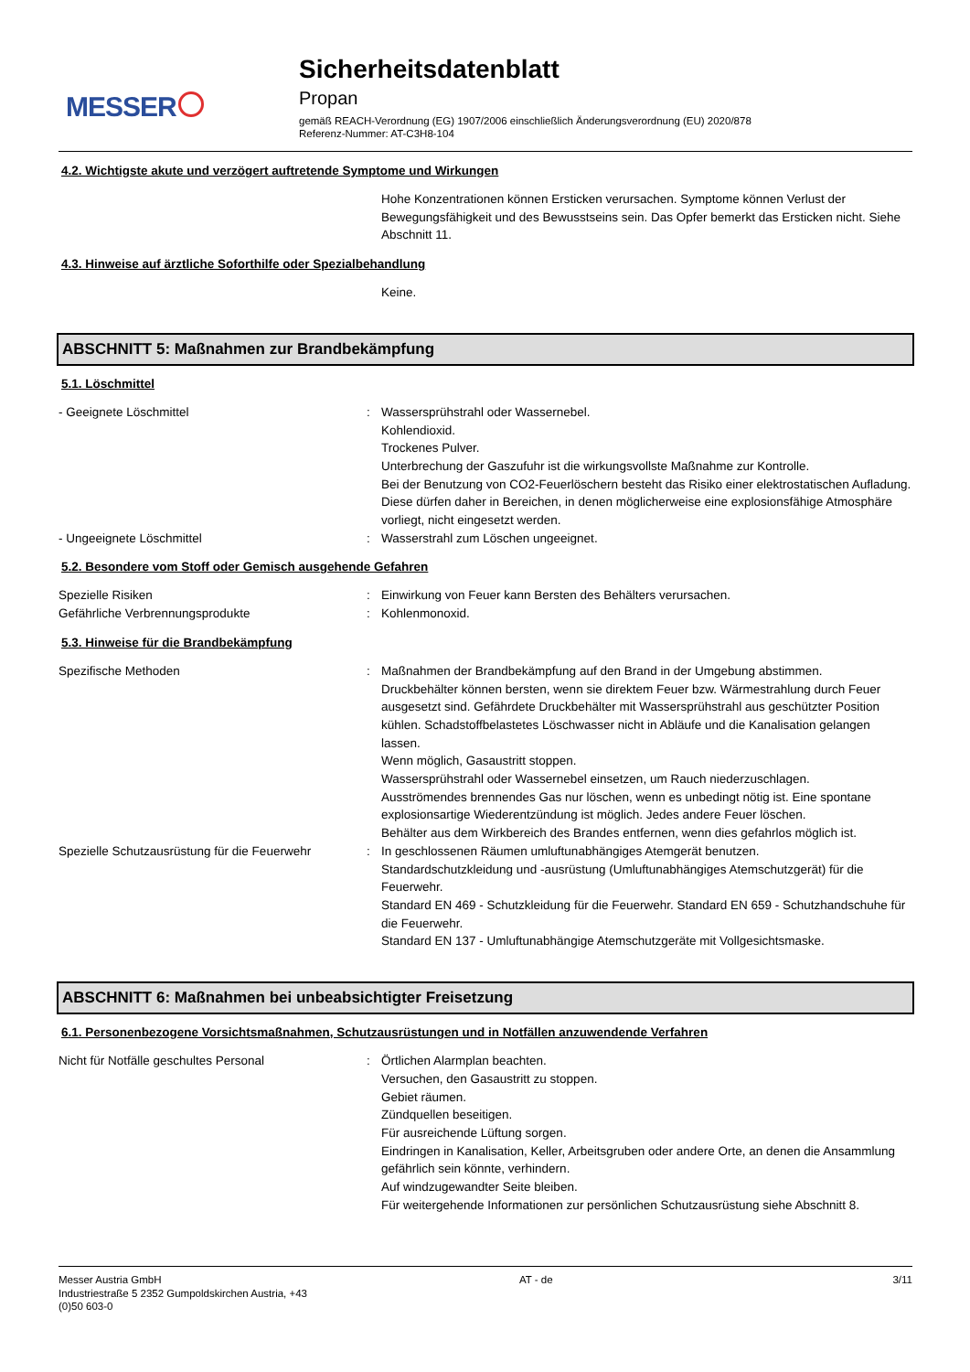MESSER
Sicherheitsdatenblatt
Propan
gemäß REACH-Verordnung (EG) 1907/2006 einschließlich Änderungsverordnung (EU) 2020/878
Referenz-Nummer: AT-C3H8-104
4.2. Wichtigste akute und verzögert auftretende Symptome und Wirkungen
Hohe Konzentrationen können Ersticken verursachen. Symptome können Verlust der Bewegungsfähigkeit und des Bewusstseins sein. Das Opfer bemerkt das Ersticken nicht. Siehe Abschnitt 11.
4.3. Hinweise auf ärztliche Soforthilfe oder Spezialbehandlung
Keine.
ABSCHNITT 5: Maßnahmen zur Brandbekämpfung
5.1. Löschmittel
- Geeignete Löschmittel : Wassersprühstrahl oder Wassernebel.
Kohlendioxid.
Trockenes Pulver.
Unterbrechung der Gaszufuhr ist die wirkungsvollste Maßnahme zur Kontrolle.
Bei der Benutzung von CO2-Feuerlöschern besteht das Risiko einer elektrostatischen Aufladung. Diese dürfen daher in Bereichen, in denen möglicherweise eine explosionsfähige Atmosphäre vorliegt, nicht eingesetzt werden.
- Ungeeignete Löschmittel : Wasserstrahl zum Löschen ungeeignet.
5.2. Besondere vom Stoff oder Gemisch ausgehende Gefahren
Spezielle Risiken : Einwirkung von Feuer kann Bersten des Behälters verursachen.
Gefährliche Verbrennungsprodukte : Kohlenmonoxid.
5.3. Hinweise für die Brandbekämpfung
Spezifische Methoden : Maßnahmen der Brandbekämpfung auf den Brand in der Umgebung abstimmen.
Druckbehälter können bersten, wenn sie direktem Feuer bzw. Wärmestrahlung durch Feuer ausgesetzt sind. Gefährdete Druckbehälter mit Wassersprühstrahl aus geschützter Position kühlen. Schadstoffbelastetes Löschwasser nicht in Abläufe und die Kanalisation gelangen lassen.
Wenn möglich, Gasaustritt stoppen.
Wassersprühstrahl oder Wassernebel einsetzen, um Rauch niederzuschlagen.
Ausströmendes brennendes Gas nur löschen, wenn es unbedingt nötig ist. Eine spontane explosionsartige Wiederentzündung ist möglich. Jedes andere Feuer löschen.
Behälter aus dem Wirkbereich des Brandes entfernen, wenn dies gefahrlos möglich ist.
Spezielle Schutzausrüstung für die Feuerwehr
: In geschlossenen Räumen umluftunabhängiges Atemgerät benutzen.
Standardschutzkleidung und -ausrüstung (Umluftunabhängiges Atemschutzgerät) für die Feuerwehr.
Standard EN 469 - Schutzkleidung für die Feuerwehr. Standard EN 659 - Schutzhandschuhe für die Feuerwehr.
Standard EN 137 - Umluftunabhängige Atemschutzgeräte mit Vollgesichtsmaske.
ABSCHNITT 6: Maßnahmen bei unbeabsichtigter Freisetzung
6.1. Personenbezogene Vorsichtsmaßnahmen, Schutzausrüstungen und in Notfällen anzuwendende Verfahren
Nicht für Notfälle geschultes Personal : Örtlichen Alarmplan beachten.
Versuchen, den Gasaustritt zu stoppen.
Gebiet räumen.
Zündquellen beseitigen.
Für ausreichende Lüftung sorgen.
Eindringen in Kanalisation, Keller, Arbeitsgruben oder andere Orte, an denen die Ansammlung gefährlich sein könnte, verhindern.
Auf windzugewandter Seite bleiben.
Für weitergehende Informationen zur persönlichen Schutzausrüstung siehe Abschnitt 8.
Messer Austria GmbH
Industriestraße 5 2352 Gumpoldskirchen Austria, +43
(0)50 603-0
AT - de 3/11